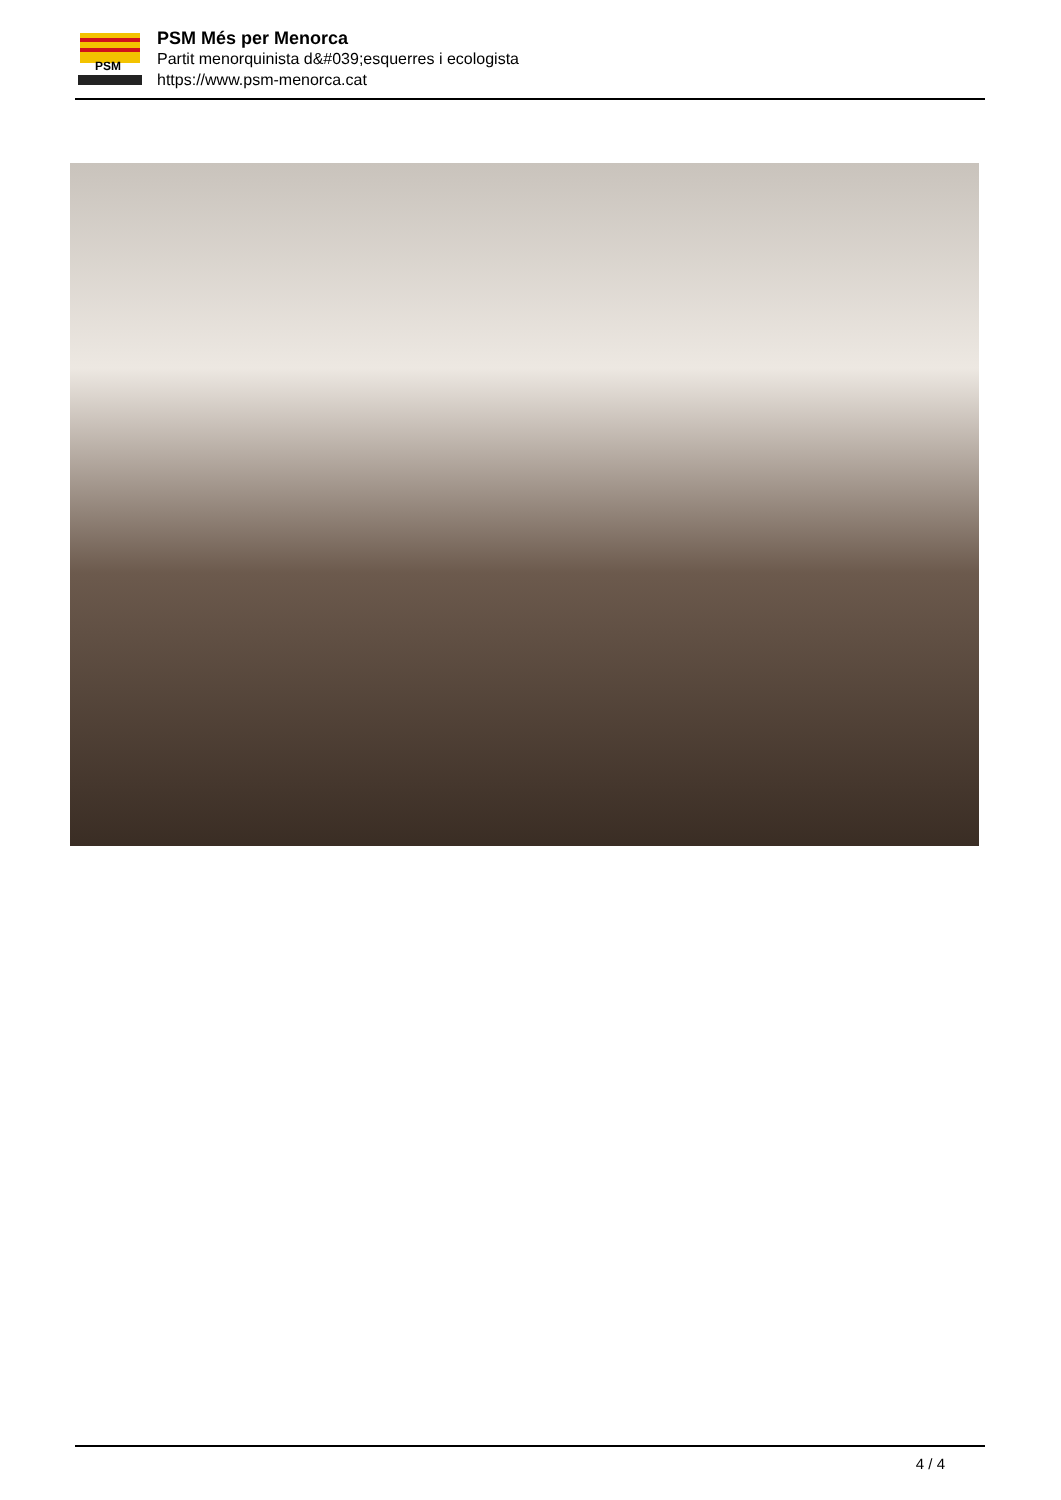PSM
PSM Més per Menorca
Partit menorquinista d&#039;esquerres i ecologista
https://www.psm-menorca.cat
4 / 4